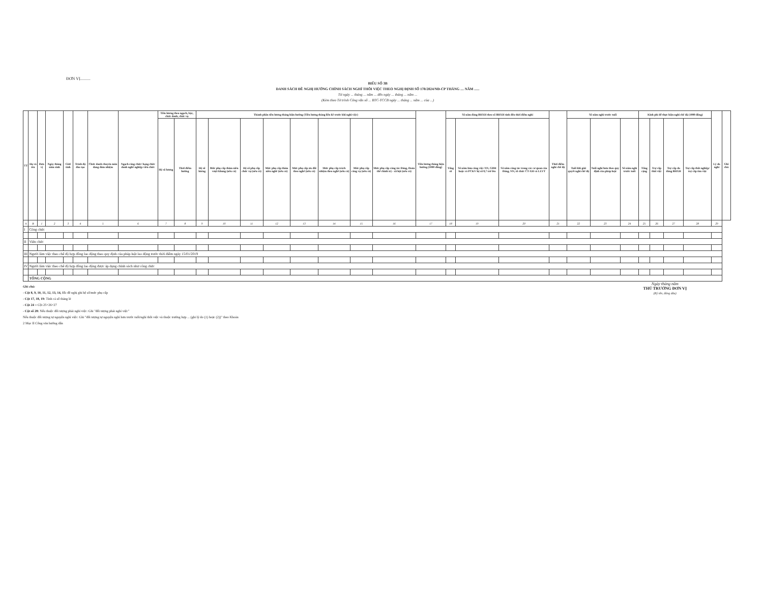ĐƠN VỊ..........
BIỂU SỐ 3B
DANH SÁCH ĐỀ NGHỊ HƯỞNG CHÍNH SÁCH NGHỈ THÔI VIỆC THEO NGHỊ ĐỊNH SỐ 178/2024/NĐ-CP THÁNG .... NĂM ......
Từ ngày ... tháng ... năm ... đến ngày ... tháng ... năm ...
(Kèm theo Tờ trình Công văn số ... BTC-TCCB ngày ... tháng ... năm ... của ...)
| TT | Họ và tên | Đơn vị | Ngày tháng năm sinh | Giới tính | Trình độ đào tạo | Chức danh chuyên môn đang đảm nhiệm | Ngạch công chức/ hạng chức danh nghề nghiệp viên chức | Tiền lương theo ngạch, bậc, chức danh, chức vụ | | Thành phần tiền lương tháng hiện hưởng (Tiền lương tháng liền kề trước khi nghỉ việc) | | | | | | | | Tiền lương tháng hiện hưởng (1000 đồng) | Số năm đóng BHXH theo sổ BHXH tính đến thời điểm nghỉ | | | Thời điểm nghỉ chế độ | Số năm nghỉ trước tuổi | | | Kinh phí để thực hiện nghỉ chế độ (1000 đồng) | | | | Lý do nghỉ | Ghi chú |
| --- | --- | --- | --- | --- | --- | --- | --- | --- | --- | --- | --- | --- | --- | --- | --- | --- | --- | --- | --- | --- | --- | --- | --- | --- | --- | --- | --- | --- | --- | --- | --- |
| | | | | | | | | Hệ số lương | Thời điểm hưởng | Hệ số lương | Mức phụ cấp thâm niên vượt khung (nếu có) | Hệ số phụ cấp chức vụ (nếu có) | Mức phụ cấp thâm niên nghề (nếu có) | Mức phụ cấp ưu đãi theo nghề (nếu có) | Mức phụ cấp trách nhiệm theo nghề (nếu có) | Mức phụ cấp công vụ (nếu có) | Mức phụ cấp công tác Đảng, Đoàn thể chính trị - xã hội (nếu có) | | Tổng số | Số năm làm công việc NN, GĐH hoặc có PCKV hệ số 0,7 trở lên | Số năm công tác trong các cơ quan của Đảng, NN, tổ chức CT-XH và LLVT | | Tuổi khi giải quyết nghỉ chế độ | Tuổi nghỉ hưu theo quy định của pháp luật | Số năm nghỉ trước tuổi | Tổng cộng | Trợ cấp thôi việc | Trợ cấp do đóng BHXH | Trợ cấp thất nghiệp/ trợ cấp tìm việc | | |
| A | B | 1 | 2 | 3 | 4 | 5 | 6 | 7 | 8 | 9 | 10 | 11 | 12 | 13 | 14 | 15 | 16 | 17 | 18 | 19 | 20 | 21 | 22 | 23 | 24 | 25 | 26 | 27 | 28 | 29 | |
| I | Công chức | | | | | | | | | | | | | | | | | | | | | | | | | | | | | | |
| II | Viên chức | | | | | | | | | | | | | | | | | | | | | | | | | | | | | | |
| III | Người làm việc theo chế độ hợp đồng lao động theo quy định của pháp luật lao động trước thời điểm ngày 15/01/2019 | | | | | | | | | | | | | | | | | | | | | | | | | | | | | | |
| IV | Người làm việc theo chế độ hợp đồng lao động được áp dụng chính sách như công chức | | | | | | | | | | | | | | | | | | | | | | | | | | | | | | |
| | TỔNG CỘNG | | | | | | | | | | | | | | | | | | | | | | | | | | | | | | |
Ngày tháng năm
THỦ TRƯỞNG ĐƠN VỊ
(Ký tên, đóng dấu)
Ghi chú:
- Cột 8, 9, 10, 11, 12, 13, 14, 15: đề nghị ghi hệ số/mức phụ cấp
- Cột 17, 18, 19: Tính cả số tháng lẻ
- Cột 24 = Cột 25+26+27
- Cột số 28: Nếu thuộc đối tượng phải nghỉ việc: Ghi "đối tượng phải nghỉ việc"
Nếu thuộc đối tượng tự nguyện nghỉ việc: Ghi "đối tượng tự nguyện nghỉ hưu trước tuổi/nghỉ thôi việc và thuộc trường hợp ... (ghi lý do (1) hoặc (2))" theo Khoản
2 Mục II Công văn hướng dẫn